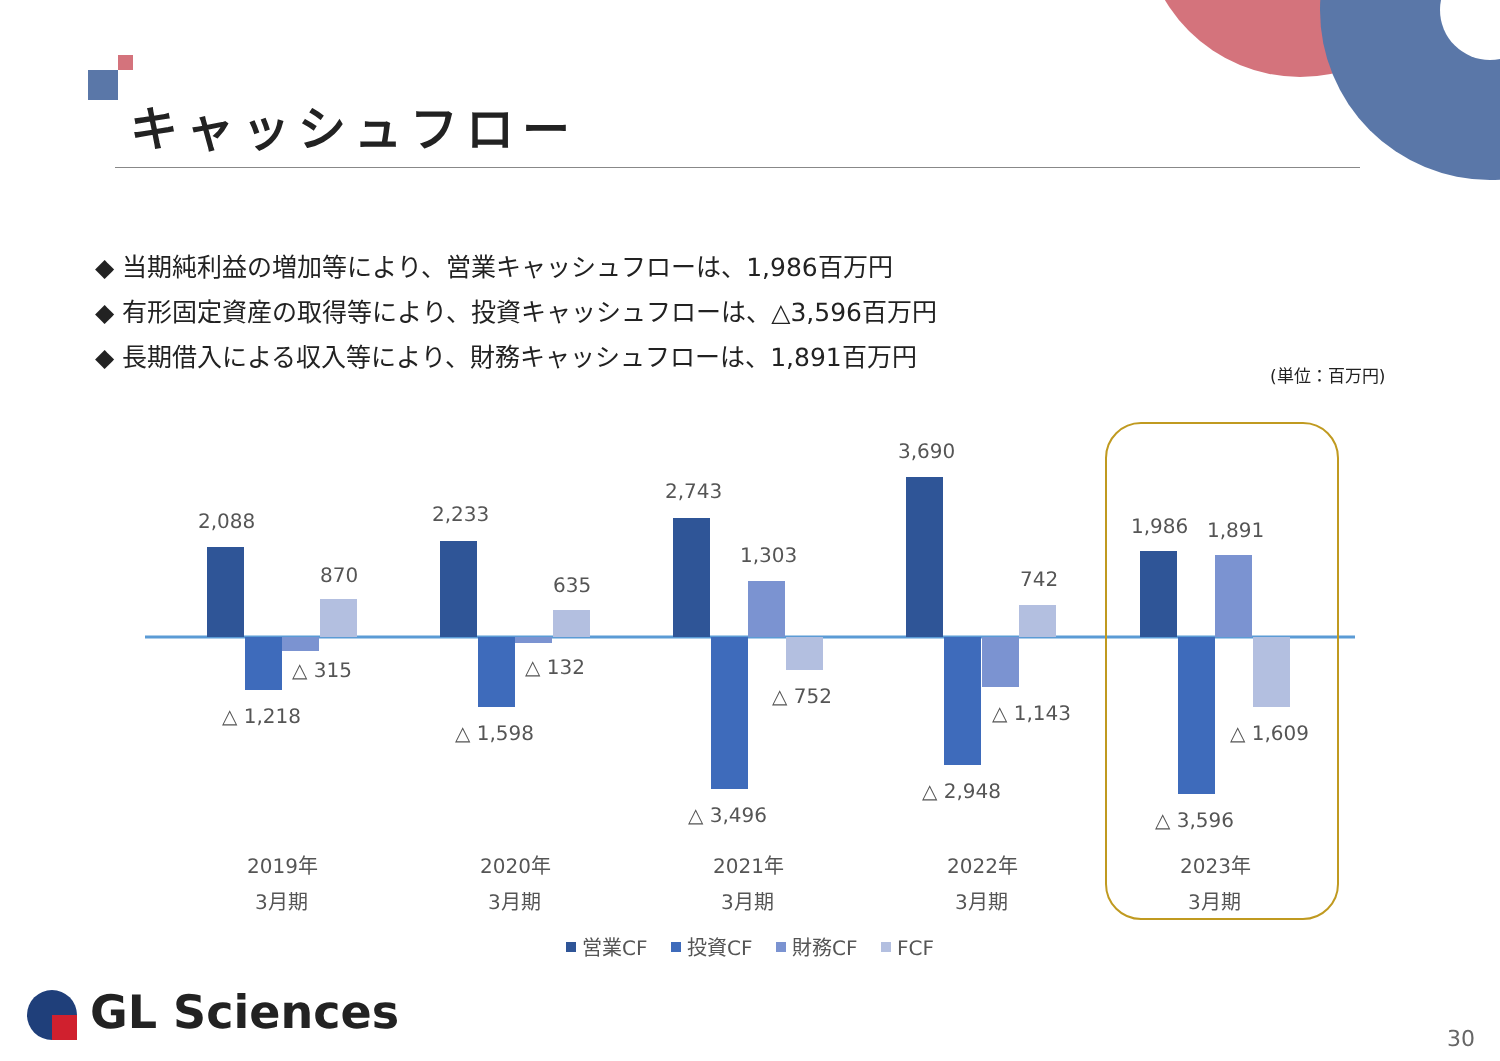2,088
870
△ 315
△ 1,218
2,233
635
△ 132
△ 1,598
2,743
1,303
△ 752
△ 3,496
3,690
742
△ 1,143
△ 2,948
1,986
1,891
△ 1,609
△ 3,596
2019年
3月期
2020年
3月期
2021年
3月期
2022年
3月期
2023年
3月期
営業CF
投資CF
財務CF
FCF
キャッシュフロー
◆ 当期純利益の増加等により、営業キャッシュフローは、1,986百万円
◆ 有形固定資産の取得等により、投資キャッシュフローは、△3,596百万円
◆ 長期借入による収入等により、財務キャッシュフローは、1,891百万円
(単位：百万円)
GL Sciences 30